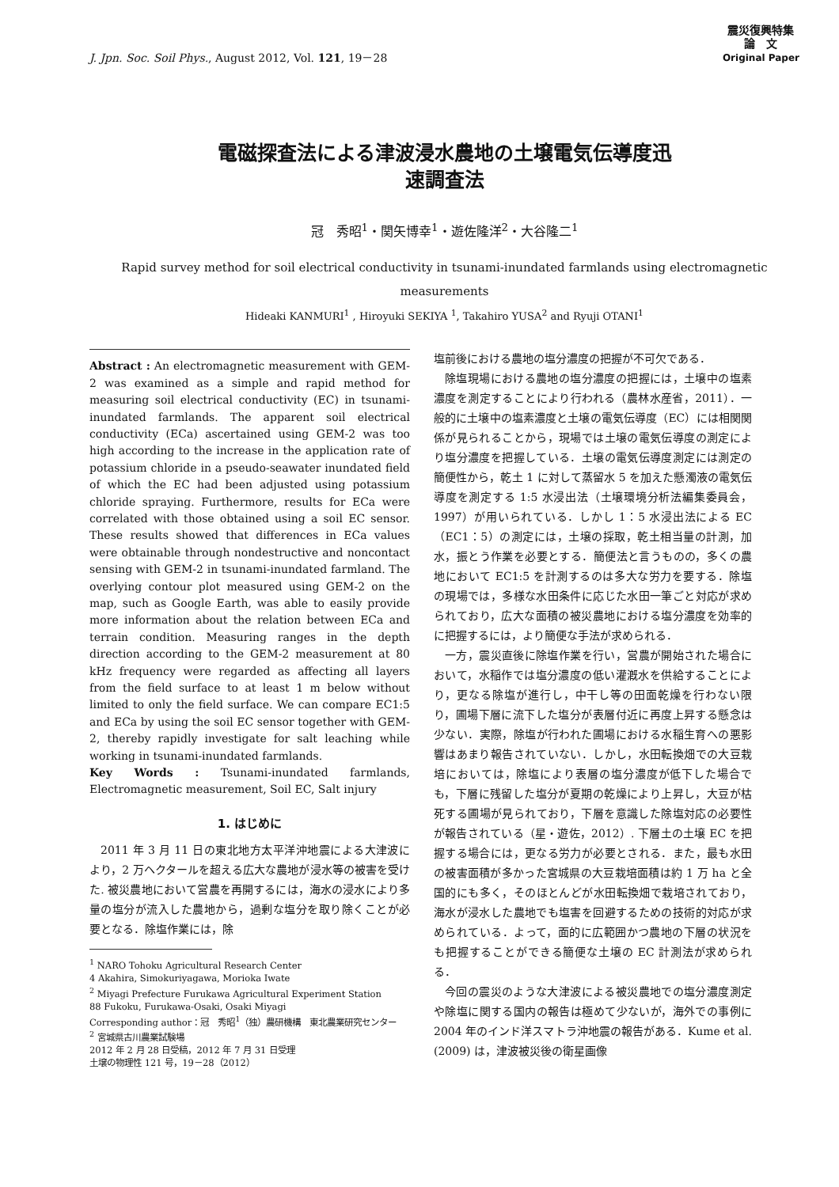J. Jpn. Soc. Soil Phys., August 2012, Vol. 121, 19－28
震災復興特集
論　文
Original Paper
電磁探査法による津波浸水農地の土壌電気伝導度迅
速調査法
冠　秀昭<sup>1</sup>・関矢博幸<sup>1</sup>・遊佐隆洋<sup>2</sup>・大谷隆二<sup>1</sup>
Rapid survey method for soil electrical conductivity in tsunami-inundated farmlands using electromagnetic measurements
Hideaki KANMURI<sup>1</sup> , Hiroyuki SEKIYA <sup>1</sup>, Takahiro YUSA<sup>2</sup> and Ryuji OTANI<sup>1</sup>
Abstract : An electromagnetic measurement with GEM-2 was examined as a simple and rapid method for measuring soil electrical conductivity (EC) in tsunami-inundated farmlands. The apparent soil electrical conductivity (ECa) ascertained using GEM-2 was too high according to the increase in the application rate of potassium chloride in a pseudo-seawater inundated field of which the EC had been adjusted using potassium chloride spraying. Furthermore, results for ECa were correlated with those obtained using a soil EC sensor. These results showed that differences in ECa values were obtainable through nondestructive and noncontact sensing with GEM-2 in tsunami-inundated farmland. The overlying contour plot measured using GEM-2 on the map, such as Google Earth, was able to easily provide more information about the relation between ECa and terrain condition. Measuring ranges in the depth direction according to the GEM-2 measurement at 80 kHz frequency were regarded as affecting all layers from the field surface to at least 1 m below without limited to only the field surface. We can compare EC1:5 and ECa by using the soil EC sensor together with GEM-2, thereby rapidly investigate for salt leaching while working in tsunami-inundated farmlands.
Key Words : Tsunami-inundated farmlands, Electromagnetic measurement, Soil EC, Salt injury
1. はじめに
2011 年 3 月 11 日の東北地方太平洋沖地震による大津波により，2 万ヘクタールを超える広大な農地が浸水等の被害を受けた. 被災農地において営農を再開するには，海水の浸水により多量の塩分が流入した農地から，過剰な塩分を取り除くことが必要となる．除塩作業には，除
<sup>1</sup> NARO Tohoku Agricultural Research Center
4 Akahira, Simokuriyagawa, Morioka Iwate
<sup>2</sup> Miyagi Prefecture Furukawa Agricultural Experiment Station
88 Fukoku, Furukawa-Osaki, Osaki Miyagi
Corresponding author：冠　秀昭<sup>1</sup>（独）農研機構　東北農業研究センター
<sup>2</sup> 宮城県古川農業試験場
2012 年 2 月 28 日受稿，2012 年 7 月 31 日受理
土壌の物理性 121 号，19－28（2012）
塩前後における農地の塩分濃度の把握が不可欠である．
除塩現場における農地の塩分濃度の把握には，土壌中の塩素濃度を測定することにより行われる（農林水産省，2011）．一般的に土壌中の塩素濃度と土壌の電気伝導度（EC）には相関関係が見られることから，現場では土壌の電気伝導度の測定により塩分濃度を把握している．土壌の電気伝導度測定には測定の簡便性から，乾土 1 に対して蒸留水 5 を加えた懸濁液の電気伝導度を測定する 1:5 水浸出法（土壌環境分析法編集委員会，1997）が用いられている．しかし 1：5 水浸出法による EC（EC1：5）の測定には，土壌の採取，乾土相当量の計測，加水，振とう作業を必要とする．簡便法と言うものの，多くの農地において EC1:5 を計測するのは多大な労力を要する．除塩の現場では，多様な水田条件に応じた水田一筆ごと対応が求められており，広大な面積の被災農地における塩分濃度を効率的に把握するには，より簡便な手法が求められる．
一方，震災直後に除塩作業を行い，営農が開始された場合において，水稲作では塩分濃度の低い灌漑水を供給することにより，更なる除塩が進行し，中干し等の田面乾燥を行わない限り，圃場下層に流下した塩分が表層付近に再度上昇する懸念は少ない．実際，除塩が行われた圃場における水稲生育への悪影響はあまり報告されていない．しかし，水田転換畑での大豆栽培においては，除塩により表層の塩分濃度が低下した場合でも，下層に残留した塩分が夏期の乾燥により上昇し，大豆が枯死する圃場が見られており，下層を意識した除塩対応の必要性が報告されている（星・遊佐，2012）. 下層土の土壌 EC を把握する場合には，更なる労力が必要とされる．また，最も水田の被害面積が多かった宮城県の大豆栽培面積は約 1 万 ha と全国的にも多く，そのほとんどが水田転換畑で栽培されており，海水が浸水した農地でも塩害を回避するための技術的対応が求められている．よって，面的に広範囲かつ農地の下層の状況をも把握することができる簡便な土壌の EC 計測法が求められる．
今回の震災のような大津波による被災農地での塩分濃度測定や除塩に関する国内の報告は極めて少ないが，海外での事例に 2004 年のインド洋スマトラ沖地震の報告がある．Kume et al. (2009) は，津波被災後の衛星画像